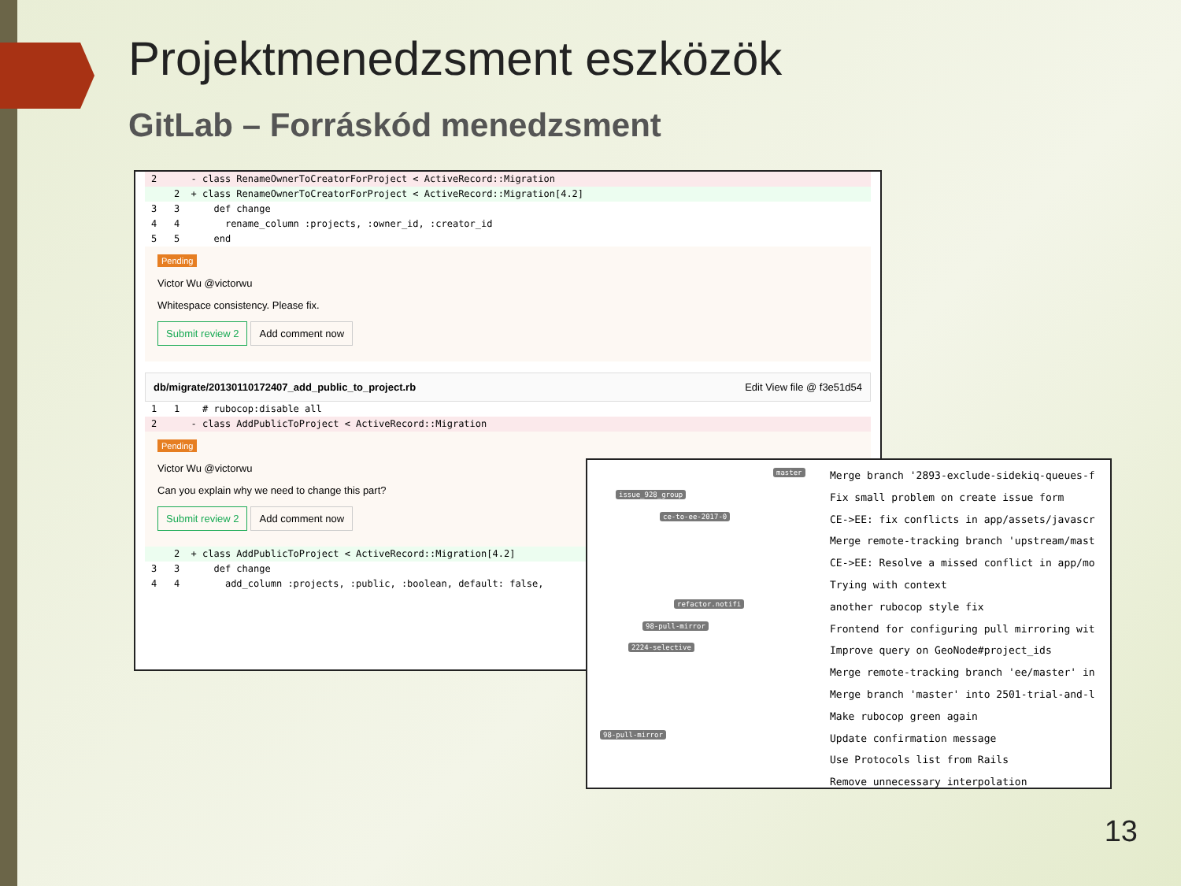Projektmenedzsment eszközök
GitLab – Forráskód menedzsment
2 - class RenameOwnerToCreatorForProject < ActiveRecord::Migration
2 + class RenameOwnerToCreatorForProject < ActiveRecord::Migration[4.2]
3 3 def change
4 4 rename_column :projects, :owner_id, :creator_id
5 5 end
Pending
Victor Wu @victorwu
Whitespace consistency. Please fix.
Submit review 2 Add comment now
db/migrate/20130110172407_add_public_to_project.rb Edit View file @ f3e51d54
1 1 # rubocop:disable all
2 - class AddPublicToProject < ActiveRecord::Migration
Pending
Victor Wu @victorwu
Can you explain why we need to change this part?
Submit review 2 Add comment now
2 + class AddPublicToProject < ActiveRecord::Migration[4.2]
3 3 def change
4 4 add_column :projects, :public, :boolean, default: false,
master
issue_928_group
ce-to-ee-2017-0
refactor.notifi
98-pull-mirror
2224-selective
98-pull-mirror
Merge branch '2893-exclude-sidekiq-queues-f
Fix small problem on create issue form
CE->EE: fix conflicts in app/assets/javascr
Merge remote-tracking branch 'upstream/mast
CE->EE: Resolve a missed conflict in app/mo
Trying with context
another rubocop style fix
Frontend for configuring pull mirroring wit
Improve query on GeoNode#project_ids
Merge remote-tracking branch 'ee/master' in
Merge branch 'master' into 2501-trial-and-l
Make rubocop green again
Update confirmation message
Use Protocols list from Rails
Remove unnecessary interpolation
13